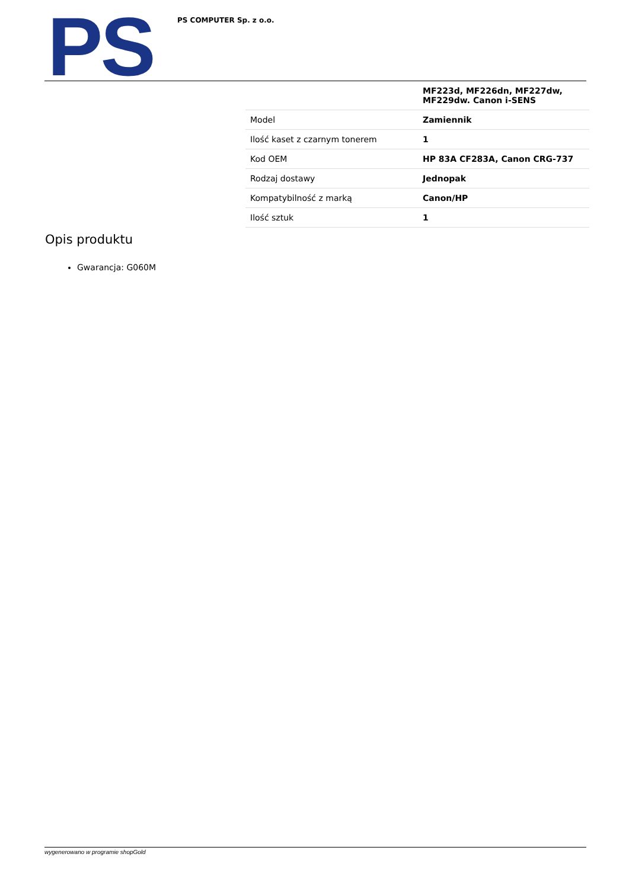PS PS COMPUTER Sp. z o.o.
| | MF223d, MF226dn, MF227dw, MF229dw. Canon i-SENS |
| Model | Zamiennik |
| Ilość kaset z czarnym tonerem | 1 |
| Kod OEM | HP 83A CF283A, Canon CRG-737 |
| Rodzaj dostawy | Jednopak |
| Kompatybilność z marką | Canon/HP |
| Ilość sztuk | 1 |
Opis produktu
Gwarancja: G060M
wygenerowano w programie shopGold